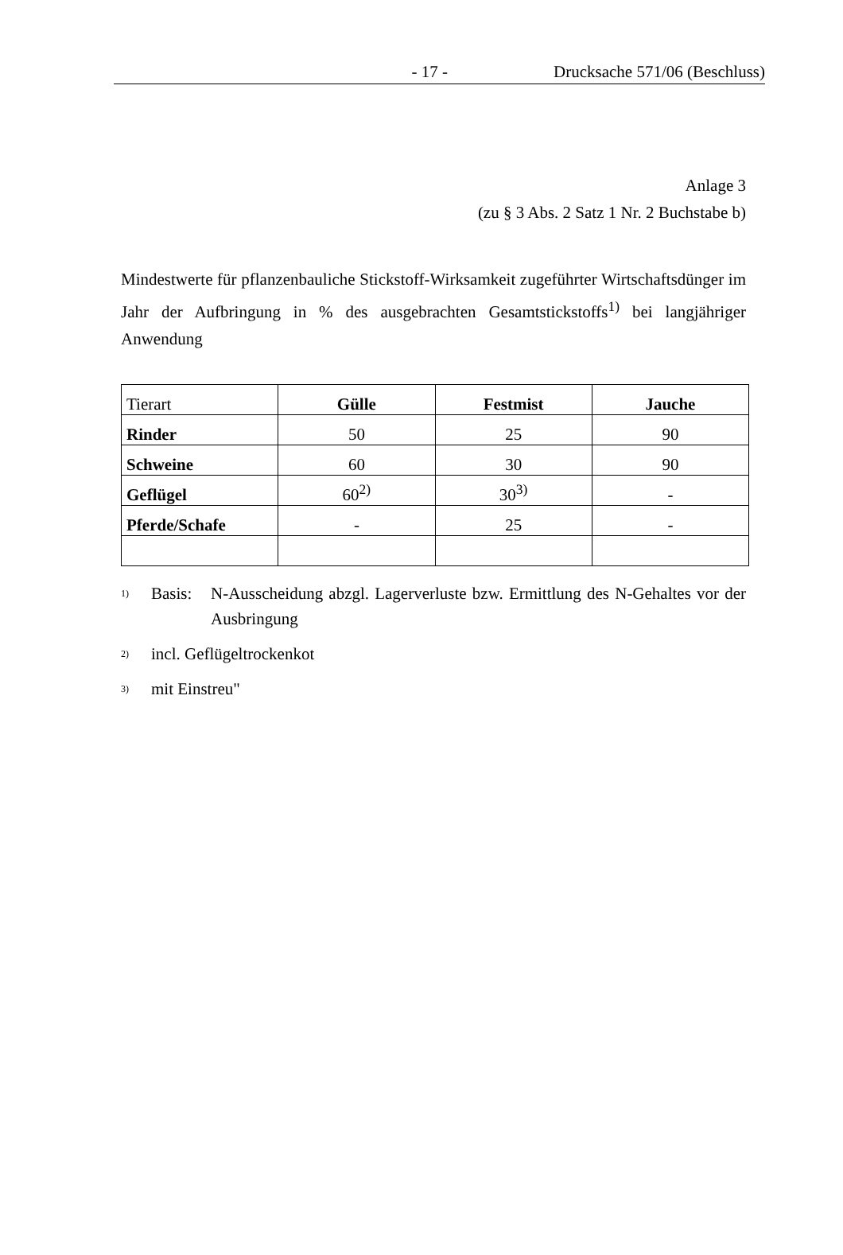- 17 - Drucksache 571/06 (Beschluss)
Anlage 3
(zu § 3 Abs. 2 Satz 1 Nr. 2 Buchstabe b)
Mindestwerte für pflanzenbauliche Stickstoff-Wirksamkeit zugeführter Wirtschafts­dünger im Jahr der Aufbringung in % des ausgebrachten Gesamtstickstoffs<sup>1)</sup> bei langjähriger Anwendung
| Tierart | Gülle | Festmist | Jauche |
| Rinder | 50 | 25 | 90 |
| Schweine | 60 | 30 | 90 |
| Geflügel | 60<sup>2)</sup> | 30<sup>3)</sup> | - |
| Pferde/Schafe | - | 25 | - |
<sup>1)</sup> Basis: N-Ausscheidung abzgl. Lagerverluste bzw. Ermittlung des N-Gehaltes vor der Ausbringung
<sup>2)</sup> incl. Geflügeltrockenkot
<sup>3)</sup> mit Einstreu"